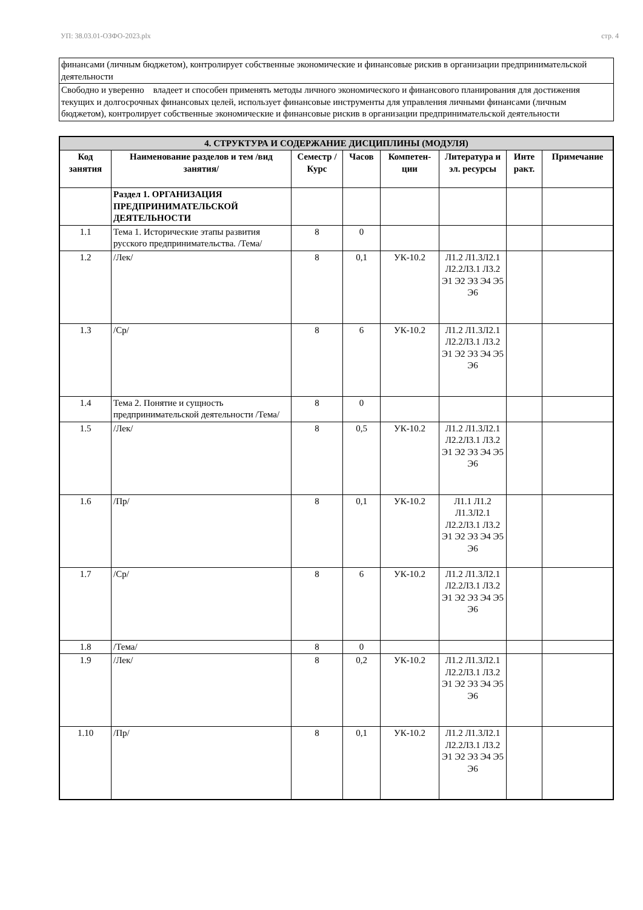УП: 38.03.01-ОЗФО-2023.plx стр. 4
| финансами (личным бюджетом), контролирует собственные экономические и финансовые рискив в организации предпринимательской деятельности |
| Свободно и уверенно владеет и способен применять методы личного экономического и финансового планирования для достижения текущих и долгосрочных финансовых целей, использует финансовые инструменты для управления личными финансами (личным бюджетом), контролирует собственные экономические и финансовые рискив в организации предпринимательской деятельности |
| 4. СТРУКТУРА И СОДЕРЖАНИЕ ДИСЦИПЛИНЫ (МОДУЛЯ) | | | | | | | |
| Код занятия | Наименование разделов и тем /вид занятия/ | Семестр / Курс | Часов | Компетен-ции | Литература и эл. ресурсы | Инте ракт. | Примечание |
| | Раздел 1. ОРГАНИЗАЦИЯ ПРЕДПРИНИМАТЕЛЬСКОЙ ДЕЯТЕЛЬНОСТИ | | | | | | |
| 1.1 | Тема 1. Исторические этапы развития русского предпринимательства. /Тема/ | 8 | 0 | | | | |
| 1.2 | /Лек/ | 8 | 0,1 | УК-10.2 | Л1.2 Л1.3Л2.1 Л2.2Л3.1 Л3.2 Э1 Э2 Э3 Э4 Э5 Э6 | | |
| 1.3 | /Ср/ | 8 | 6 | УК-10.2 | Л1.2 Л1.3Л2.1 Л2.2Л3.1 Л3.2 Э1 Э2 Э3 Э4 Э5 Э6 | | |
| 1.4 | Тема 2. Понятие и сущность предпринимательской деятельности /Тема/ | 8 | 0 | | | | |
| 1.5 | /Лек/ | 8 | 0,5 | УК-10.2 | Л1.2 Л1.3Л2.1 Л2.2Л3.1 Л3.2 Э1 Э2 Э3 Э4 Э5 Э6 | | |
| 1.6 | /Пр/ | 8 | 0,1 | УК-10.2 | Л1.1 Л1.2 Л1.3Л2.1 Л2.2Л3.1 Л3.2 Э1 Э2 Э3 Э4 Э5 Э6 | | |
| 1.7 | /Ср/ | 8 | 6 | УК-10.2 | Л1.2 Л1.3Л2.1 Л2.2Л3.1 Л3.2 Э1 Э2 Э3 Э4 Э5 Э6 | | |
| 1.8 | /Тема/ | 8 | 0 | | | | |
| 1.9 | /Лек/ | 8 | 0,2 | УК-10.2 | Л1.2 Л1.3Л2.1 Л2.2Л3.1 Л3.2 Э1 Э2 Э3 Э4 Э5 Э6 | | |
| 1.10 | /Пр/ | 8 | 0,1 | УК-10.2 | Л1.2 Л1.3Л2.1 Л2.2Л3.1 Л3.2 Э1 Э2 Э3 Э4 Э5 Э6 | | |